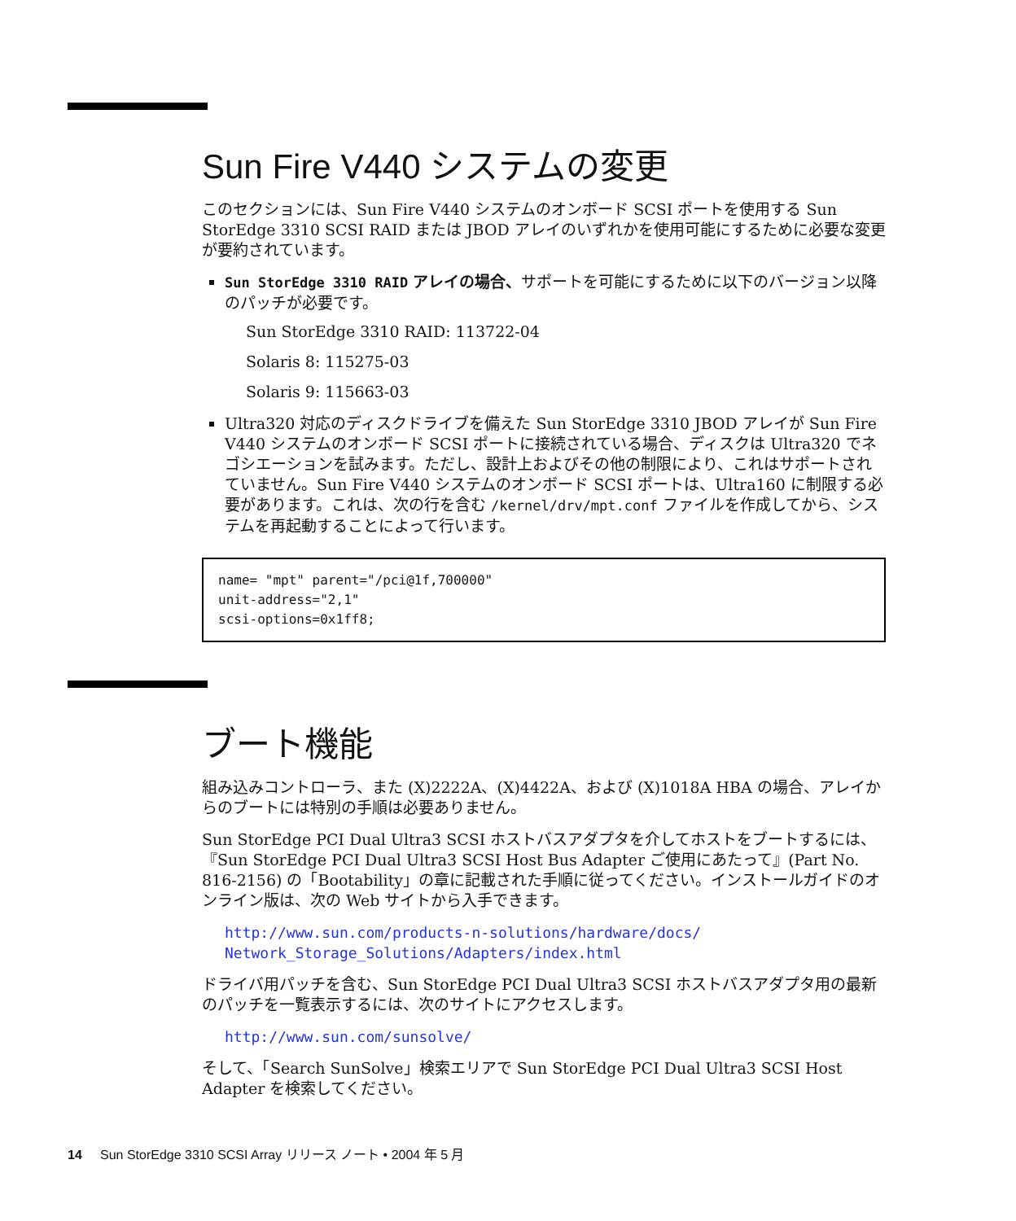Sun Fire V440 システムの変更
このセクションには、Sun Fire V440 システムのオンボード SCSI ポートを使用する Sun StorEdge 3310 SCSI RAID または JBOD アレイのいずれかを使用可能にするために必要な変更が要約されています。
Sun StorEdge 3310 RAID アレイの場合、サポートを可能にするために以下のバージョン以降のパッチが必要です。
Sun StorEdge 3310 RAID: 113722-04
Solaris 8: 115275-03
Solaris 9: 115663-03
Ultra320 対応のディスクドライブを備えた Sun StorEdge 3310 JBOD アレイが Sun Fire V440 システムのオンボード SCSI ポートに接続されている場合、ディスクは Ultra320 でネゴシエーションを試みます。ただし、設計上およびその他の制限により、これはサポートされていません。Sun Fire V440 システムのオンボード SCSI ポートは、Ultra160 に制限する必要があります。これは、次の行を含む /kernel/drv/mpt.conf ファイルを作成してから、システムを再起動することによって行います。
name= "mpt" parent="/pci@1f,700000"
unit-address="2,1"
scsi-options=0x1ff8;
ブート機能
組み込みコントローラ、また (X)2222A、(X)4422A、および (X)1018A HBA の場合、アレイからのブートには特別の手順は必要ありません。
Sun StorEdge PCI Dual Ultra3 SCSI ホストバスアダプタを介してホストをブートするには、『Sun StorEdge PCI Dual Ultra3 SCSI Host Bus Adapter ご使用にあたって』(Part No. 816-2156) の「Bootability」の章に記載された手順に従ってください。インストールガイドのオンライン版は、次の Web サイトから入手できます。
http://www.sun.com/products-n-solutions/hardware/docs/ Network_Storage_Solutions/Adapters/index.html
ドライバ用パッチを含む、Sun StorEdge PCI Dual Ultra3 SCSI ホストバスアダプタ用の最新のパッチを一覧表示するには、次のサイトにアクセスします。
http://www.sun.com/sunsolve/
そして、「Search SunSolve」検索エリアで Sun StorEdge PCI Dual Ultra3 SCSI Host Adapter を検索してください。
14 Sun StorEdge 3310 SCSI Array リリース ノート • 2004 年 5 月